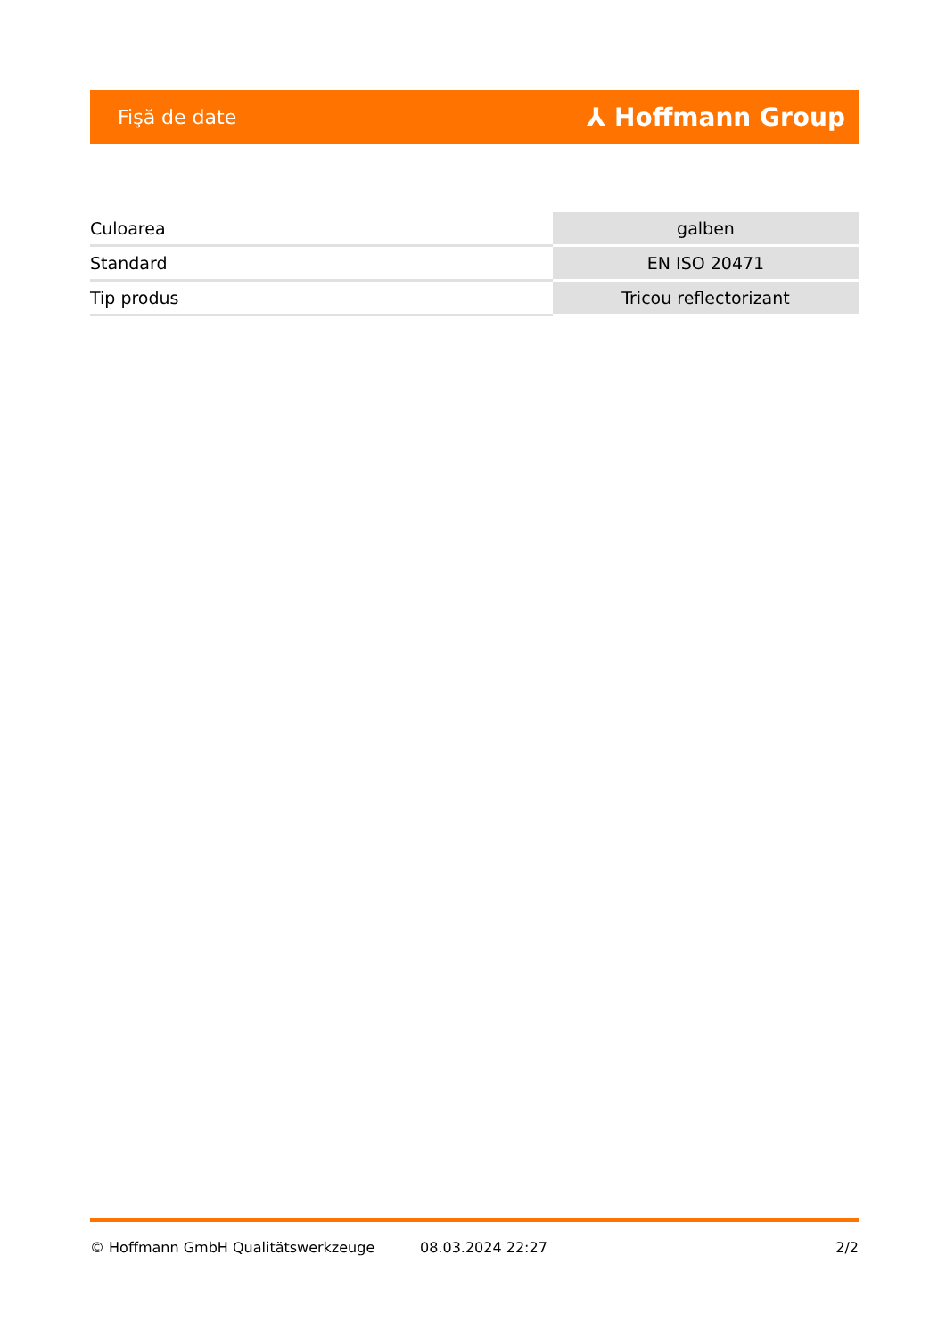Fişă de date ⅄ Hoffmann Group
| Culoarea | galben |
| Standard | EN ISO 20471 |
| Tip produs | Tricou reflectorizant |
© Hoffmann GmbH Qualitätswerkzeuge 08.03.2024 22:27 2/2